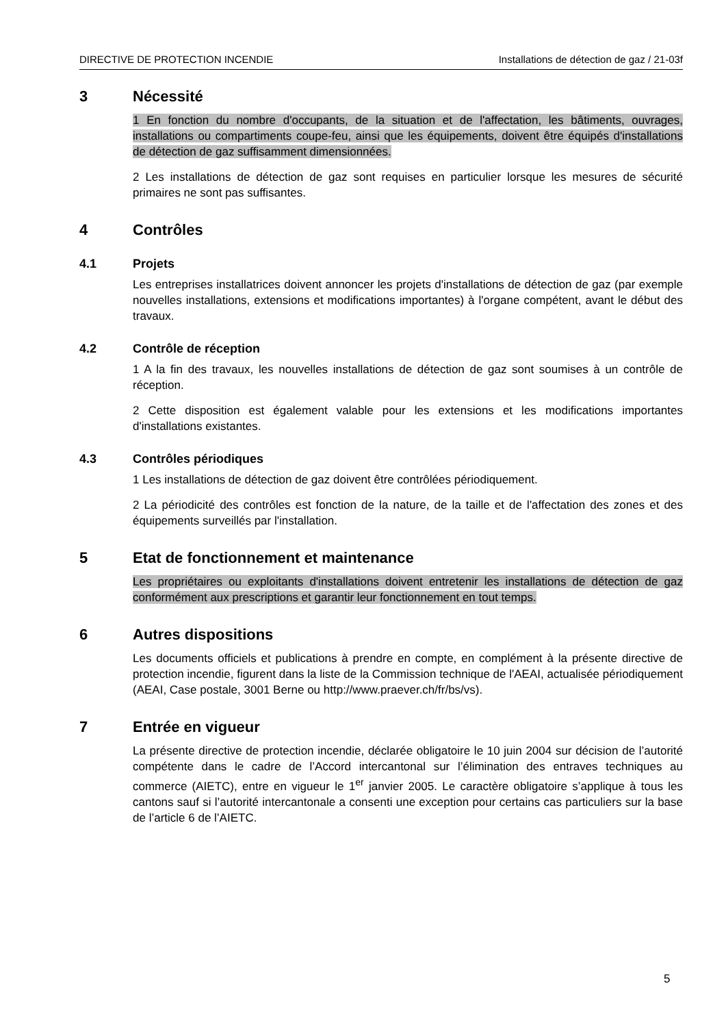DIRECTIVE DE PROTECTION INCENDIE Installations de détection de gaz / 21-03f
3 Nécessité
1 En fonction du nombre d'occupants, de la situation et de l'affectation, les bâtiments, ouvrages, installations ou compartiments coupe-feu, ainsi que les équipements, doivent être équipés d'installations de détection de gaz suffisamment dimensionnées.
2 Les installations de détection de gaz sont requises en particulier lorsque les mesures de sécurité primaires ne sont pas suffisantes.
4 Contrôles
4.1 Projets
Les entreprises installatrices doivent annoncer les projets d'installations de détection de gaz (par exemple nouvelles installations, extensions et modifications importantes) à l'organe compétent, avant le début des travaux.
4.2 Contrôle de réception
1 A la fin des travaux, les nouvelles installations de détection de gaz sont soumises à un contrôle de réception.
2 Cette disposition est également valable pour les extensions et les modifications importantes d'installations existantes.
4.3 Contrôles périodiques
1 Les installations de détection de gaz doivent être contrôlées périodiquement.
2 La périodicité des contrôles est fonction de la nature, de la taille et de l'affectation des zones et des équipements surveillés par l'installation.
5 Etat de fonctionnement et maintenance
Les propriétaires ou exploitants d'installations doivent entretenir les installations de détection de gaz conformément aux prescriptions et garantir leur fonctionnement en tout temps.
6 Autres dispositions
Les documents officiels et publications à prendre en compte, en complément à la présente directive de protection incendie, figurent dans la liste de la Commission technique de l'AEAI, actualisée périodiquement (AEAI, Case postale, 3001 Berne ou http://www.praever.ch/fr/bs/vs).
7 Entrée en vigueur
La présente directive de protection incendie, déclarée obligatoire le 10 juin 2004 sur décision de l’autorité compétente dans le cadre de l’Accord intercantonal sur l’élimination des entraves techniques au commerce (AIETC), entre en vigueur le 1<sup>er</sup> janvier 2005. Le caractère obligatoire s’applique à tous les cantons sauf si l’autorité intercantonale a consenti une exception pour certains cas particuliers sur la base de l’article 6 de l’AIETC.
5